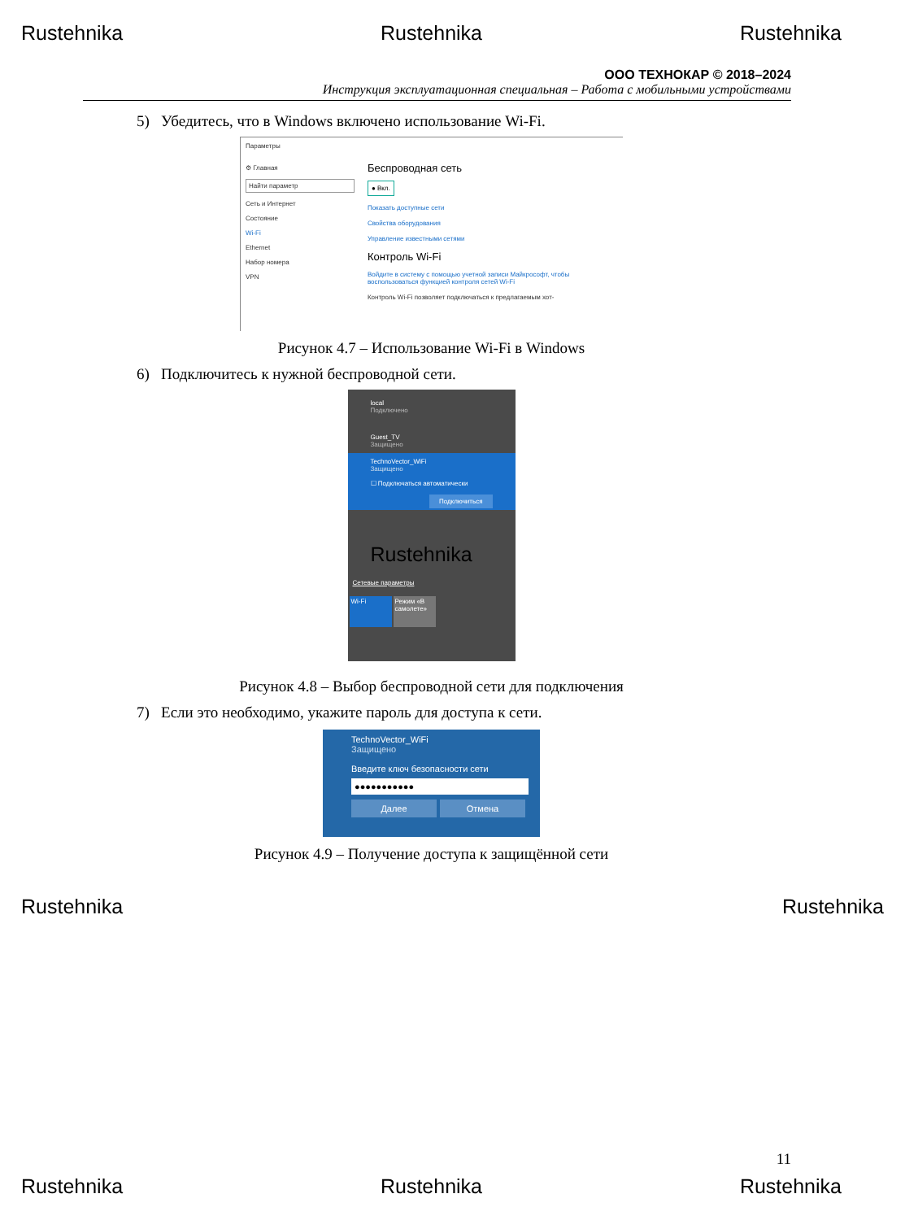Rustehnika Rustehnika Rustehnika
ООО ТЕХНОКАР © 2018–2024
Инструкция эксплуатационная специальная – Работа с мобильными устройствами
5) Убедитесь, что в Windows включено использование Wi-Fi.
Параметры
⚙ Главная
Найти параметр
Сеть и Интернет
Состояние
Wi-Fi
Ethernet
Набор номера
VPN
Беспроводная сеть
● Вкл.
Показать доступные сети
Свойства оборудования
Управление известными сетями
Контроль Wi-Fi
Войдите в систему с помощью учетной записи Майкрософт, чтобы воспользоваться функцией контроля сетей Wi-Fi
Контроль Wi-Fi позволяет подключаться к предлагаемым хот-
Рисунок 4.7 – Использование Wi-Fi в Windows
6) Подключитесь к нужной беспроводной сети.
local
Подключено
Guest_TV
Защищено
TechnoVector_WiFi
Защищено
☐ Подключаться автоматически
Подключиться
Rustehnika
Сетевые параметры
Wi-Fi Режим «В самолете»
Рисунок 4.8 – Выбор беспроводной сети для подключения
7) Если это необходимо, укажите пароль для доступа к сети.
TechnoVector_WiFi
Защищено
Введите ключ безопасности сети
●●●●●●●●●●●
Далее Отмена
Рисунок 4.9 – Получение доступа к защищённой сети
Rustehnika Rustehnika
11
Rustehnika Rustehnika Rustehnika